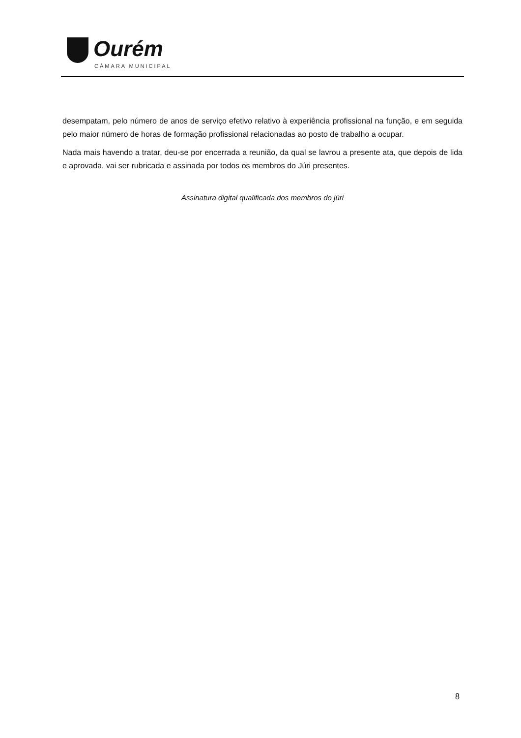Ourém
CÂMARA MUNICIPAL
desempatam, pelo número de anos de serviço efetivo relativo à experiência profissional na função, e em seguida pelo maior número de horas de formação profissional relacionadas ao posto de trabalho a ocupar.
Nada mais havendo a tratar, deu-se por encerrada a reunião, da qual se lavrou a presente ata, que depois de lida e aprovada, vai ser rubricada e assinada por todos os membros do Júri presentes.
Assinatura digital qualificada dos membros do júri
8